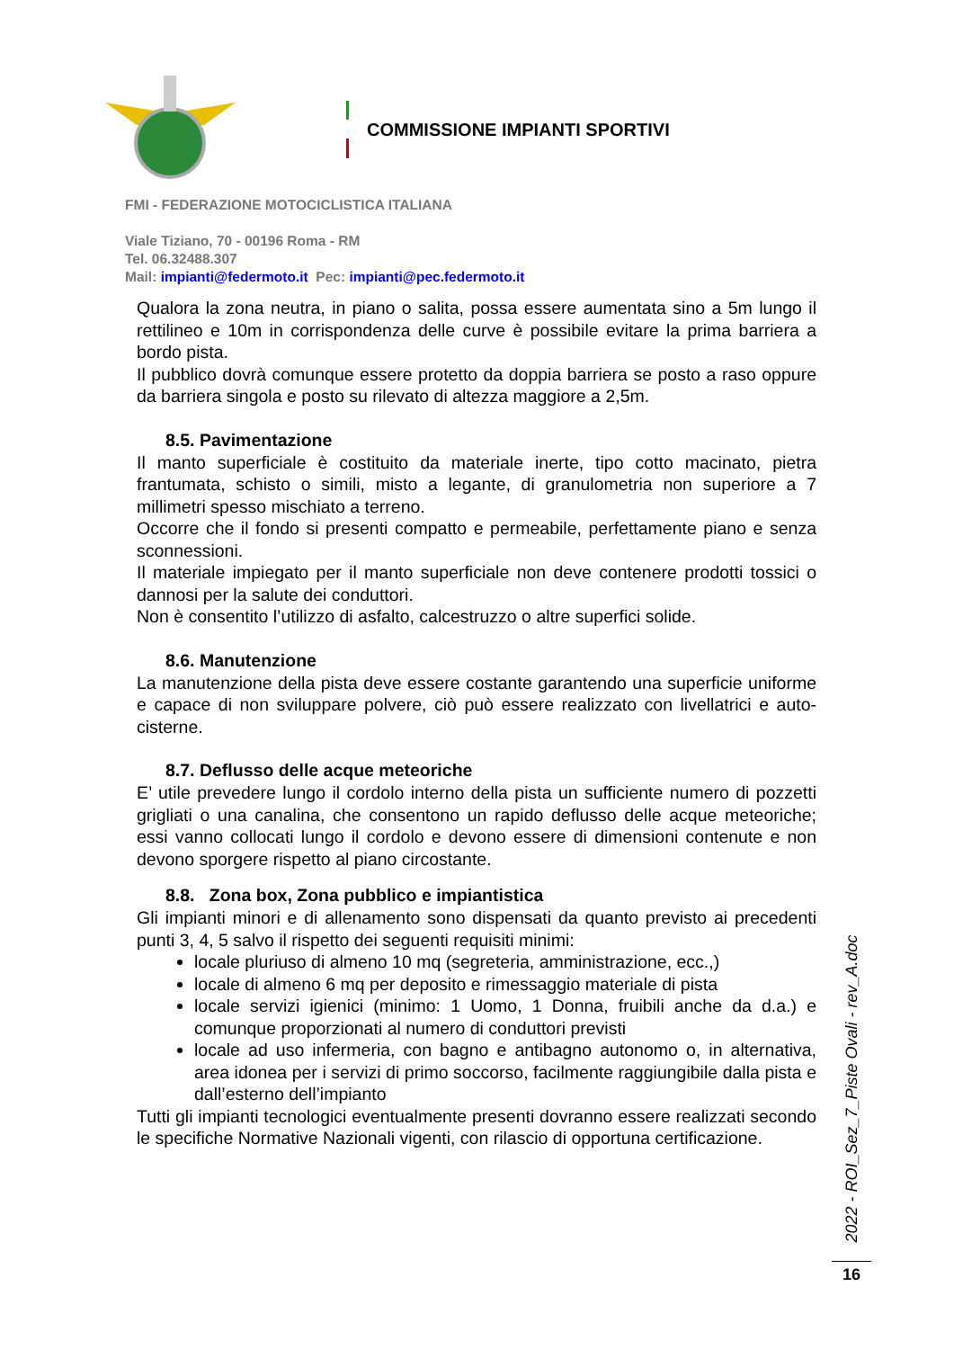COMMISSIONE IMPIANTI SPORTIVI
FMI - FEDERAZIONE MOTOCICLISTICA ITALIANA
Viale Tiziano, 70 - 00196 Roma - RM
Tel. 06.32488.307
Mail: impianti@federmoto.it Pec: impianti@pec.federmoto.it
Qualora la zona neutra, in piano o salita, possa essere aumentata sino a 5m lungo il rettilineo e 10m in corrispondenza delle curve è possibile evitare la prima barriera a bordo pista.
Il pubblico dovrà comunque essere protetto da doppia barriera se posto a raso oppure da barriera singola e posto su rilevato di altezza maggiore a 2,5m.
8.5. Pavimentazione
Il manto superficiale è costituito da materiale inerte, tipo cotto macinato, pietra frantumata, schisto o simili, misto a legante, di granulometria non superiore a 7 millimetri spesso mischiato a terreno.
Occorre che il fondo si presenti compatto e permeabile, perfettamente piano e senza sconnessioni.
Il materiale impiegato per il manto superficiale non deve contenere prodotti tossici o dannosi per la salute dei conduttori.
Non è consentito l’utilizzo di asfalto, calcestruzzo o altre superfici solide.
8.6. Manutenzione
La manutenzione della pista deve essere costante garantendo una superficie uniforme e capace di non sviluppare polvere, ciò può essere realizzato con livellatrici e auto-cisterne.
8.7. Deflusso delle acque meteoriche
E’ utile prevedere lungo il cordolo interno della pista un sufficiente numero di pozzetti grigliati o una canalina, che consentono un rapido deflusso delle acque meteoriche; essi vanno collocati lungo il cordolo e devono essere di dimensioni contenute e non devono sporgere rispetto al piano circostante.
8.8. Zona box, Zona pubblico e impiantistica
Gli impianti minori e di allenamento sono dispensati da quanto previsto ai precedenti punti 3, 4, 5 salvo il rispetto dei seguenti requisiti minimi:
locale pluriuso di almeno 10 mq (segreteria, amministrazione, ecc.,)
locale di almeno 6 mq per deposito e rimessaggio materiale di pista
locale servizi igienici (minimo: 1 Uomo, 1 Donna, fruibili anche da d.a.) e comunque proporzionati al numero di conduttori previsti
locale ad uso infermeria, con bagno e antibagno autonomo o, in alternativa, area idonea per i servizi di primo soccorso, facilmente raggiungibile dalla pista e dall’esterno dell’impianto
Tutti gli impianti tecnologici eventualmente presenti dovranno essere realizzati secondo le specifiche Normative Nazionali vigenti, con rilascio di opportuna certificazione.
2022 - ROI_Sez_7_Piste Ovali - rev_A.doc
16